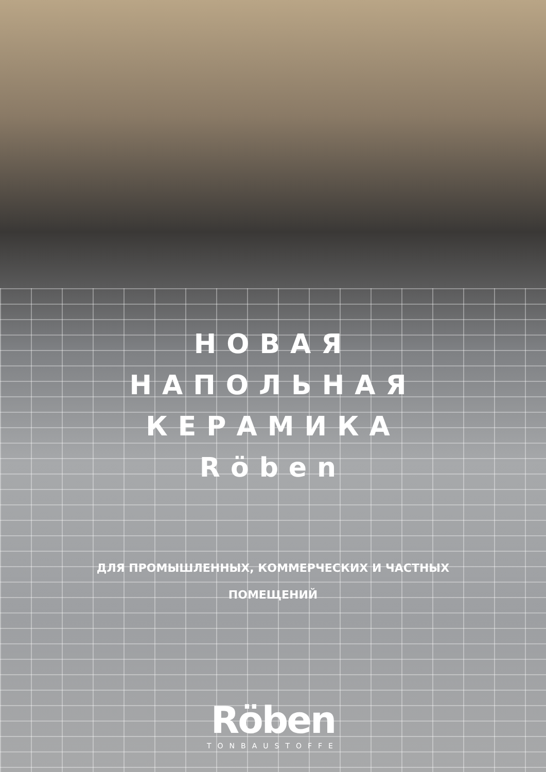НОВАЯ
НАПОЛЬНАЯ
КЕРАМИКА
Röben
ДЛЯ ПРОМЫШЛЕННЫХ, КОММЕРЧЕСКИХ И ЧАСТНЫХ
ПОМЕЩЕНИЙ
Röben
TONBAUSTOFFE